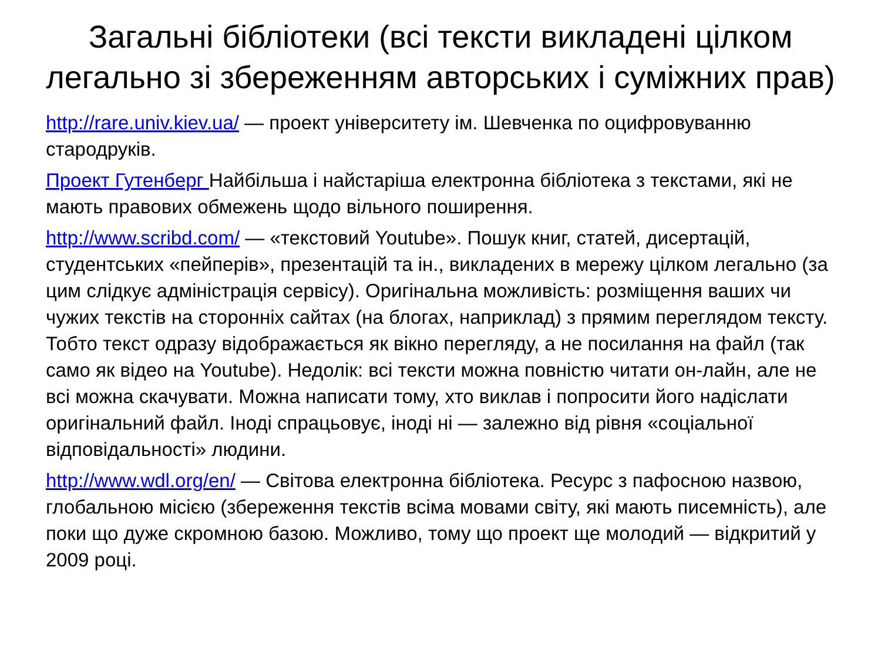Загальні бібліотеки (всі тексти викладені цілком легально зі збереженням авторських і суміжних прав)
http://rare.univ.kiev.ua/ — проект університету ім. Шевченка по оцифровуванню стародруків.
Проект Гутенберг Найбільша і найстаріша електронна бібліотека з текстами, які не мають правових обмежень щодо вільного поширення.
http://www.scribd.com/ — «текстовий Youtube». Пошук книг, статей, дисертацій, студентських «пейперів», презентацій та ін., викладених в мережу цілком легально (за цим слідкує адміністрація сервісу). Оригінальна можливість: розміщення ваших чи чужих текстів на сторонніх сайтах (на блогах, наприклад) з прямим переглядом тексту. Тобто текст одразу відображається як вікно перегляду, а не посилання на файл (так само як відео на Youtube). Недолік: всі тексти можна повністю читати он-лайн, але не всі можна скачувати. Можна написати тому, хто виклав і попросити його надіслати оригінальний файл. Іноді спрацьовує, іноді ні — залежно від рівня «соціальної відповідальності» людини.
http://www.wdl.org/en/ — Світова електронна бібліотека. Ресурс з пафосною назвою, глобальною місією (збереження текстів всіма мовами світу, які мають писемність), але поки що дуже скромною базою. Можливо, тому що проект ще молодий — відкритий у 2009 році.